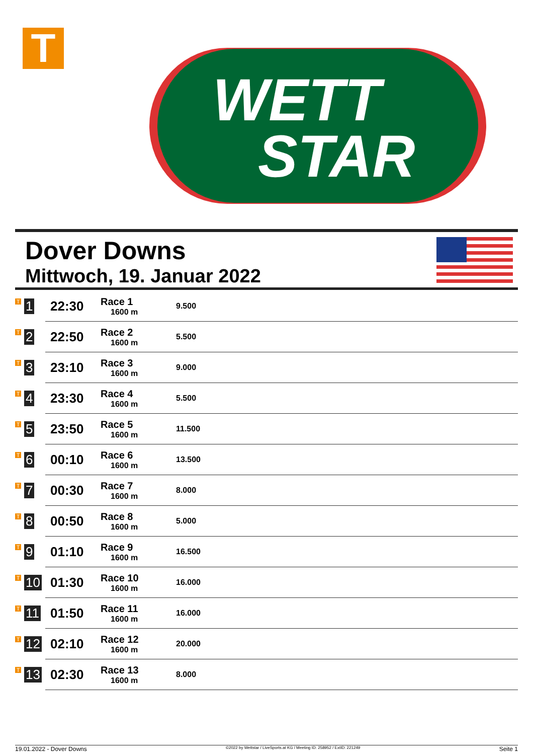T
WETT
STAR
Dover Downs
Mittwoch, 19. Januar 2022
| T 1 | 22:30 | Race 1 1600 m | 9.500 |
| T 2 | 22:50 | Race 2 1600 m | 5.500 |
| T 3 | 23:10 | Race 3 1600 m | 9.000 |
| T 4 | 23:30 | Race 4 1600 m | 5.500 |
| T 5 | 23:50 | Race 5 1600 m | 11.500 |
| T 6 | 00:10 | Race 6 1600 m | 13.500 |
| T 7 | 00:30 | Race 7 1600 m | 8.000 |
| T 8 | 00:50 | Race 8 1600 m | 5.000 |
| T 9 | 01:10 | Race 9 1600 m | 16.500 |
| T 10 | 01:30 | Race 10 1600 m | 16.000 |
| T 11 | 01:50 | Race 11 1600 m | 16.000 |
| T 12 | 02:10 | Race 12 1600 m | 20.000 |
| T 13 | 02:30 | Race 13 1600 m | 8.000 |
19.01.2022 - Dover Downs ©2022 by Wettstar / LiveSports.at KG / Meeting ID: 258952 / ExtID: 221249 Seite 1